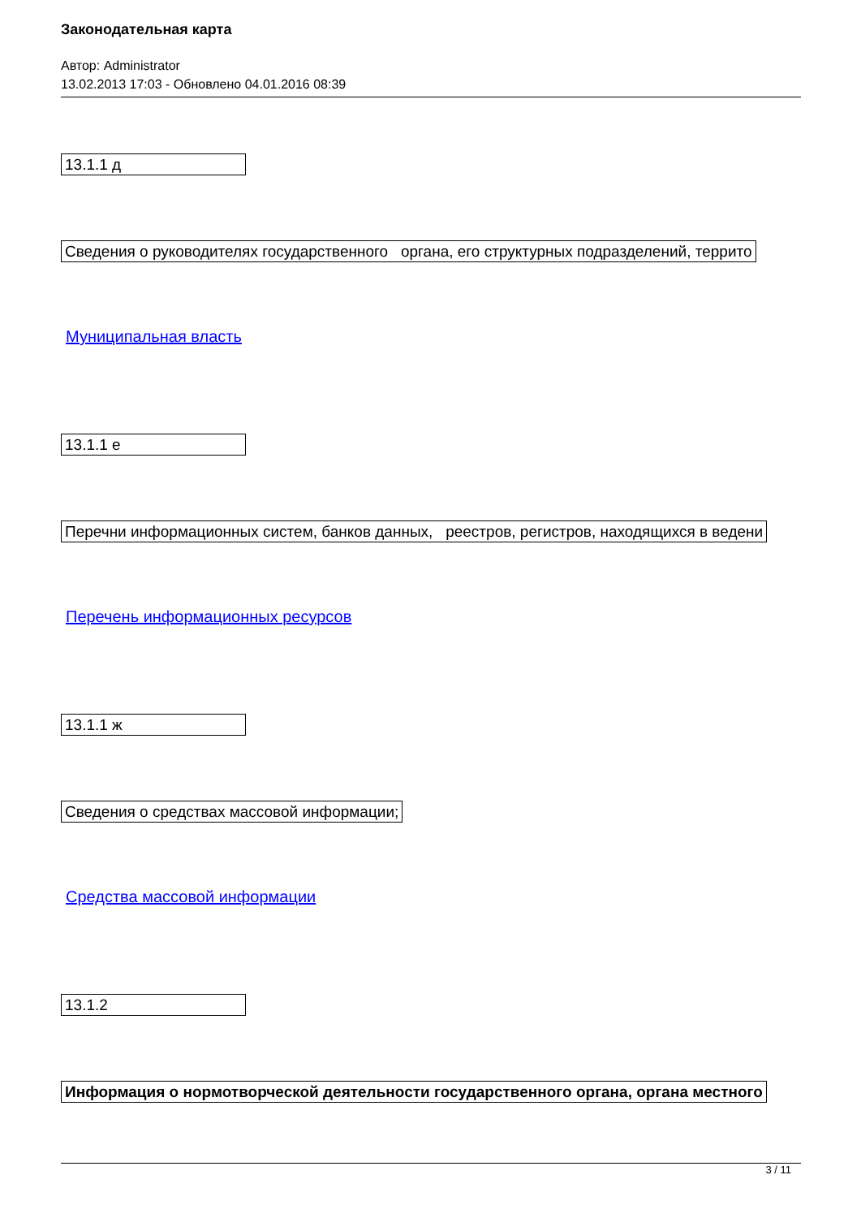Законодательная карта
Автор: Administrator
13.02.2013 17:03 - Обновлено 04.01.2016 08:39
| 13.1.1 д |
| Сведения о руководителях государственного органа, его структурных подразделений, террито |
Муниципальная власть
| 13.1.1 е |
| Перечни информационных систем, банков данных, реестров, регистров, находящихся в ведени |
Перечень информационных ресурсов
| 13.1.1 ж |
| Сведения о средствах массовой информации; |
Средства массовой информации
| 13.1.2 |
| Информация о нормотворческой деятельности государственного органа, органа местного |
3 / 11